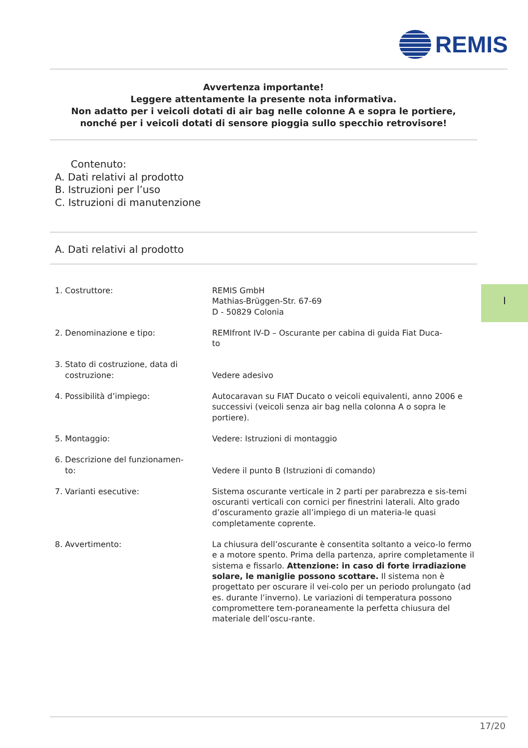REMIS
Avvertenza importante!
Leggere attentamente la presente nota informativa.
Non adatto per i veicoli dotati di air bag nelle colonne A e sopra le portiere,
nonché per i veicoli dotati di sensore pioggia sullo specchio retrovisore!
Contenuto:
A. Dati relativi al prodotto
B. Istruzioni per l’uso
C. Istruzioni di manutenzione
A. Dati relativi al prodotto
I
| 1. Costruttore: | REMIS GmbH Mathias-Brüggen-Str. 67-69 D - 50829 Colonia |
| 2. Denominazione e tipo: | REMIfront IV-D – Oscurante per cabina di guida Fiat Duca- to |
| 3. Stato di costruzione, data di costruzione: | Vedere adesivo |
| 4. Possibilità d’impiego: | Autocaravan su FIAT Ducato o veicoli equivalenti, anno 2006 e successivi (veicoli senza air bag nella colonna A o sopra le portiere). |
| 5. Montaggio: | Vedere: Istruzioni di montaggio |
| 6. Descrizione del funzionamen- to: | Vedere il punto B (Istruzioni di comando) |
| 7. Varianti esecutive: | Sistema oscurante verticale in 2 parti per parabrezza e sis-temi oscuranti verticali con cornici per finestrini laterali. Alto grado d’oscuramento grazie all’impiego di un materia-le quasi completamente coprente. |
| 8. Avvertimento: | La chiusura dell’oscurante è consentita soltanto a veico-lo fermo e a motore spento. Prima della partenza, aprire completamente il sistema e fissarlo. Attenzione: in caso di forte irradiazione solare, le maniglie possono scottare. Il sistema non è progettato per oscurare il vei-colo per un periodo prolungato (ad es. durante l’inverno). Le variazioni di temperatura possono compromettere tem-poraneamente la perfetta chiusura del materiale dell’oscu-rante. |
17/20